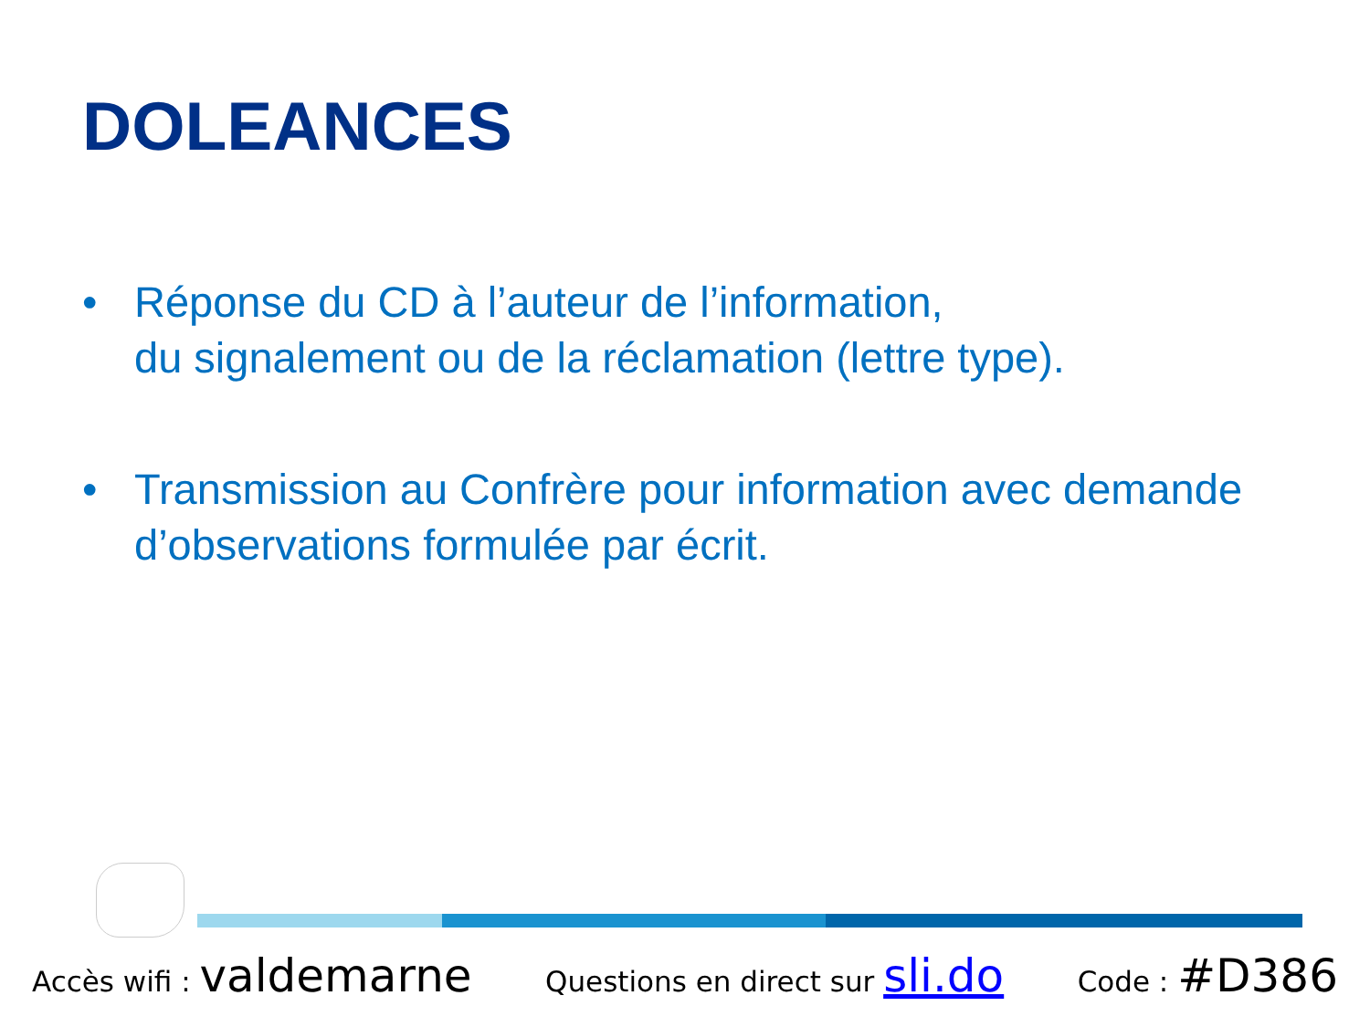DOLEANCES
• Réponse du CD à l’auteur de l’information,
du signalement ou de la réclamation (lettre type).
• Transmission au Confrère pour information avec demande d’observations formulée par écrit.
Accès wifi : valdemarne Questions en direct sur sli.do Code : #D386